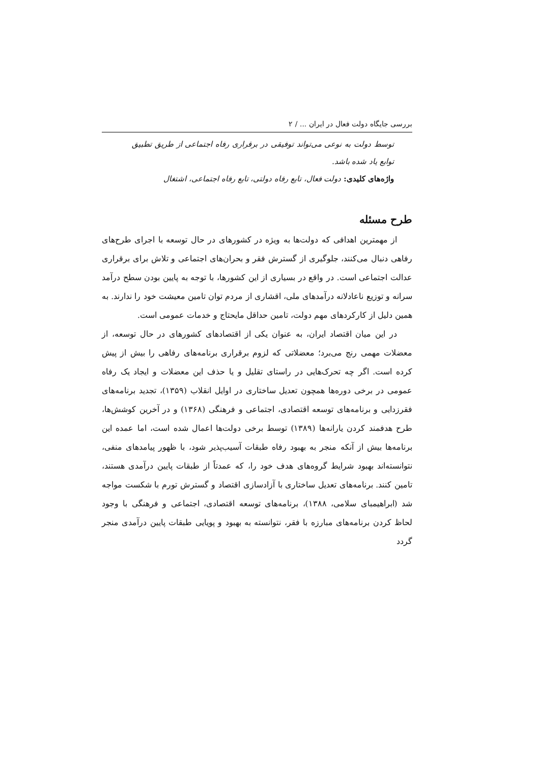بررسی جایگاه دولت فعال در ایران ... / ۲
توسط دولت به نوعی می‌تواند توفیقی در برقراری رفاه اجتماعی از طریق تطبیق توابع یاد شده باشد.
واژه‌های کلیدی: دولت فعال، تابع رفاه دولتی، تابع رفاه اجتماعی، اشتغال
طرح مسئله
از مهمترین اهدافی که دولت‌ها به ویژه در کشورهای در حال توسعه با اجرای طرح‌های رفاهی دنبال می‌کنند، جلوگیری از گسترش فقر و بحران‌های اجتماعی و تلاش برای برقراری عدالت اجتماعی است. در واقع در بسیاری از این کشورها، با توجه به پایین بودن سطح درآمد سرانه و توزیع ناعادلانه درآمدهای ملی، اقشاری از مردم توان تامین معیشت خود را ندارند. به همین دلیل از کارکردهای مهم دولت، تامین حداقل مایحتاج و خدمات عمومی است.
در این میان اقتصاد ایران، به عنوان یکی از اقتصادهای کشورهای در حال توسعه، از معضلات مهمی رنج می‌برد؛ معضلاتی که لزوم برقراری برنامه‌های رفاهی را بیش از پیش کرده است. اگر چه تحرک‌هایی در راستای تقلیل و یا حذف این معضلات و ایجاد یک رفاه عمومی در برخی دوره‌ها همچون تعدیل ساختاری در اوایل انقلاب (۱۳۵۹)، تجدید برنامه‌های فقرزدایی و برنامه‌های توسعه اقتصادی، اجتماعی و فرهنگی (۱۳۶۸) و در آخرین کوشش‌ها، طرح هدفمند کردن یارانه‌ها (۱۳۸۹) توسط برخی دولت‌ها اعمال شده است، اما عمده این برنامه‌ها بیش از آنکه منجر به بهبود رفاه طبقات آسیب‌پذیر شود، با ظهور پیامدهای منفی، نتوانسته‌اند بهبود شرایط گروه‌های هدف خود را، که عمدتاً از طبقات پایین درآمدی هستند، تامین کنند. برنامه‌های تعدیل ساختاری با آزادسازی اقتصاد و گسترش تورم با شکست مواجه شد (ابراهیمبای سلامی، ۱۳۸۸)، برنامه‌های توسعه اقتصادی، اجتماعی و فرهنگی با وجود لحاظ کردن برنامه‌های مبارزه با فقر، نتوانسته به بهبود و پویایی طبقات پایین درآمدی منجر گردد